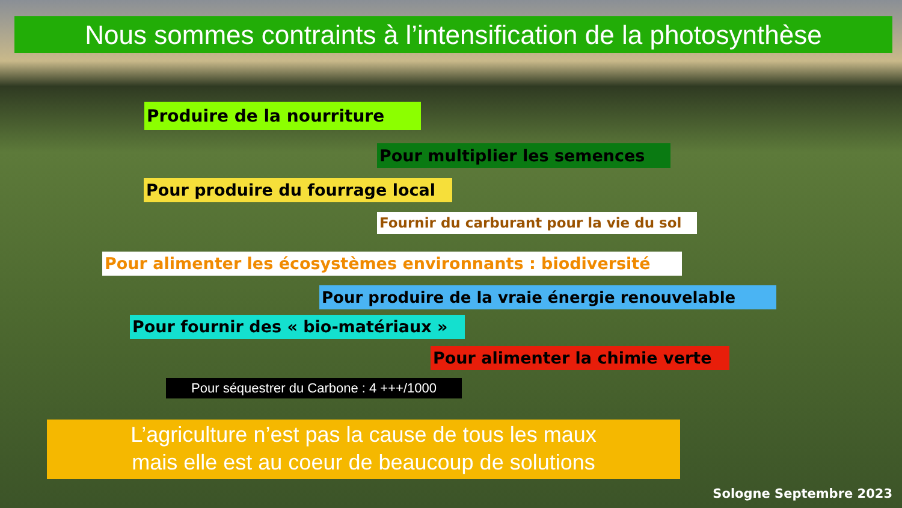Nous sommes contraints à l’intensification de la photosynthèse
Produire de la nourriture
Pour multiplier les semences
Pour produire du fourrage local
Fournir du carburant pour la vie du sol
Pour alimenter les écosystèmes environnants : biodiversité
Pour produire de la vraie énergie renouvelable
Pour fournir des « bio-matériaux »
Pour alimenter la chimie verte
Pour séquestrer du Carbone : 4 +++/1000
L’agriculture n’est pas la cause de tous les maux
mais elle est au coeur de beaucoup de solutions
Sologne Septembre 2023